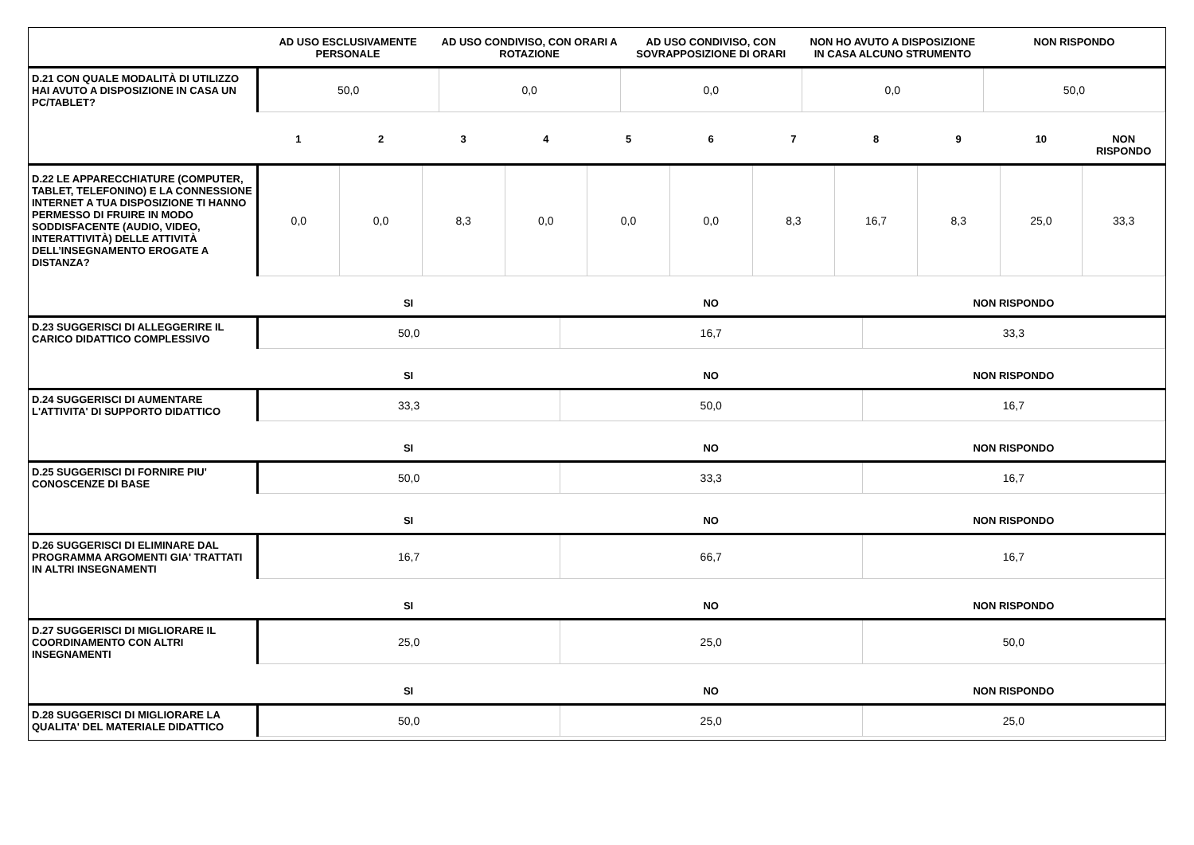| | AD USO ESCLUSIVAMENTE PERSONALE | AD USO CONDIVISO, CON ORARI A ROTAZIONE | AD USO CONDIVISO, CON SOVRAPPOSIZIONE DI ORARI | NON HO AVUTO A DISPOSIZIONE IN CASA ALCUNO STRUMENTO | NON RISPONDO |
| --- | --- | --- | --- | --- | --- |
| D.21 CON QUALE MODALITÀ DI UTILIZZO HAI AVUTO A DISPOSIZIONE IN CASA UN PC/TABLET? | 50,0 | 0,0 | 0,0 | 0,0 | 50,0 |
| | 1 | 2 | 3 | 4 | 5 | 6 | 7 | 8 | 9 | 10 | NON RISPONDO |
| --- | --- | --- | --- | --- | --- | --- | --- | --- | --- | --- | --- |
| D.22 LE APPARECCHIATURE (COMPUTER, TABLET, TELEFONINO) E LA CONNESSIONE INTERNET A TUA DISPOSIZIONE TI HANNO PERMESSO DI FRUIRE IN MODO SODDISFACENTE (AUDIO, VIDEO, INTERATTIVITÀ) DELLE ATTIVITÀ DELL’INSEGNAMENTO EROGATE A DISTANZA? | 0,0 | 0,0 | 8,3 | 0,0 | 0,0 | 0,0 | 8,3 | 16,7 | 8,3 | 25,0 | 33,3 |
| | SI | NO | NON RISPONDO |
| --- | --- | --- | --- |
| D.23 SUGGERISCI DI ALLEGGERIRE IL CARICO DIDATTICO COMPLESSIVO | 50,0 | 16,7 | 33,3 |
| | SI | NO | NON RISPONDO |
| D.24 SUGGERISCI DI AUMENTARE L'ATTIVITA' DI SUPPORTO DIDATTICO | 33,3 | 50,0 | 16,7 |
| | SI | NO | NON RISPONDO |
| D.25 SUGGERISCI DI FORNIRE PIU' CONOSCENZE DI BASE | 50,0 | 33,3 | 16,7 |
| | SI | NO | NON RISPONDO |
| D.26 SUGGERISCI DI ELIMINARE DAL PROGRAMMA ARGOMENTI GIA' TRATTATI IN ALTRI INSEGNAMENTI | 16,7 | 66,7 | 16,7 |
| | SI | NO | NON RISPONDO |
| D.27 SUGGERISCI DI MIGLIORARE IL COORDINAMENTO CON ALTRI INSEGNAMENTI | 25,0 | 25,0 | 50,0 |
| | SI | NO | NON RISPONDO |
| D.28 SUGGERISCI DI MIGLIORARE LA QUALITA' DEL MATERIALE DIDATTICO | 50,0 | 25,0 | 25,0 |